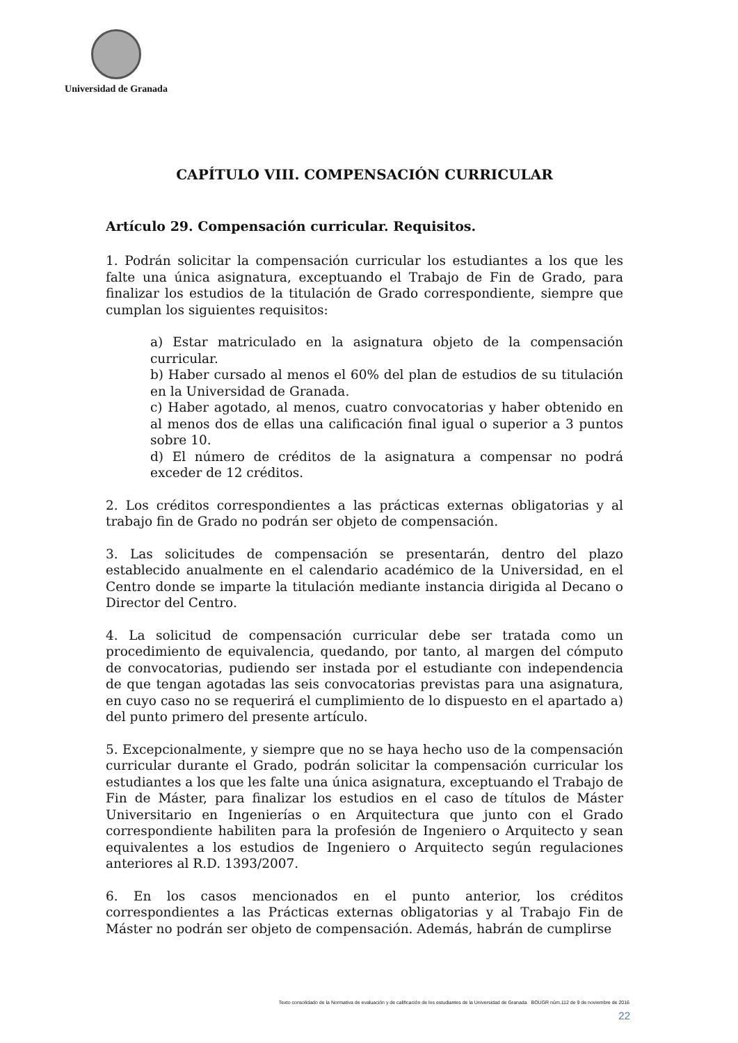Universidad de Granada
CAPÍTULO VIII. COMPENSACIÓN CURRICULAR
Artículo 29. Compensación curricular. Requisitos.
1. Podrán solicitar la compensación curricular los estudiantes a los que les falte una única asignatura, exceptuando el Trabajo de Fin de Grado, para finalizar los estudios de la titulación de Grado correspondiente, siempre que cumplan los siguientes requisitos:
a) Estar matriculado en la asignatura objeto de la compensación curricular.
b) Haber cursado al menos el 60% del plan de estudios de su titulación en la Universidad de Granada.
c) Haber agotado, al menos, cuatro convocatorias y haber obtenido en al menos dos de ellas una calificación final igual o superior a 3 puntos sobre 10.
d) El número de créditos de la asignatura a compensar no podrá exceder de 12 créditos.
2. Los créditos correspondientes a las prácticas externas obligatorias y al trabajo fin de Grado no podrán ser objeto de compensación.
3. Las solicitudes de compensación se presentarán, dentro del plazo establecido anualmente en el calendario académico de la Universidad, en el Centro donde se imparte la titulación mediante instancia dirigida al Decano o Director del Centro.
4. La solicitud de compensación curricular debe ser tratada como un procedimiento de equivalencia, quedando, por tanto, al margen del cómputo de convocatorias, pudiendo ser instada por el estudiante con independencia de que tengan agotadas las seis convocatorias previstas para una asignatura, en cuyo caso no se requerirá el cumplimiento de lo dispuesto en el apartado a) del punto primero del presente artículo.
5. Excepcionalmente, y siempre que no se haya hecho uso de la compensación curricular durante el Grado, podrán solicitar la compensación curricular los estudiantes a los que les falte una única asignatura, exceptuando el Trabajo de Fin de Máster, para finalizar los estudios en el caso de títulos de Máster Universitario en Ingenierías o en Arquitectura que junto con el Grado correspondiente habiliten para la profesión de Ingeniero o Arquitecto y sean equivalentes a los estudios de Ingeniero o Arquitecto según regulaciones anteriores al R.D. 1393/2007.
6. En los casos mencionados en el punto anterior, los créditos correspondientes a las Prácticas externas obligatorias y al Trabajo Fin de Máster no podrán ser objeto de compensación. Además, habrán de cumplirse
Texto consolidado de la Normativa de evaluación y de calificación de los estudiantes de la Universidad de Granada BOUGR núm.112 de 9 de noviembre de 2016
22